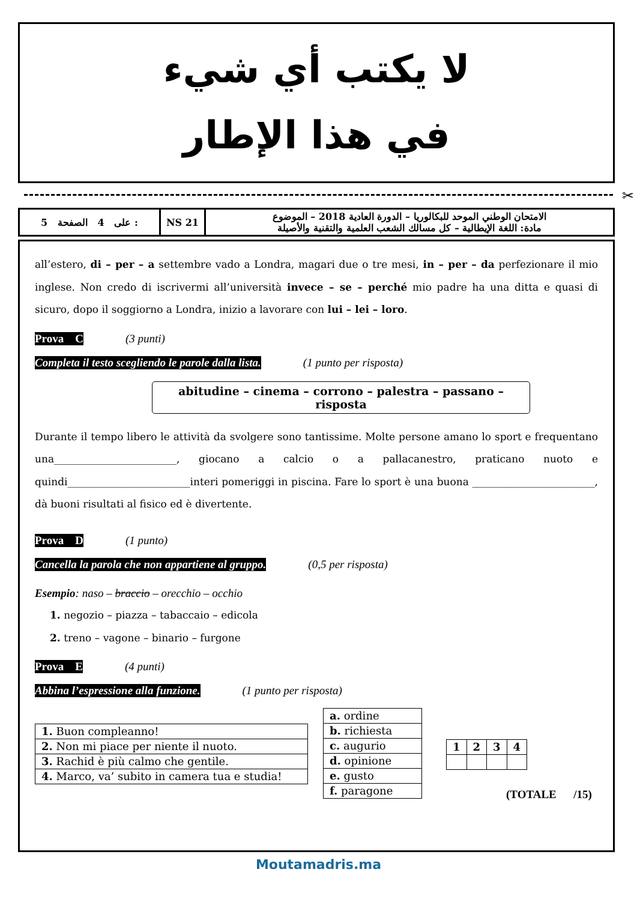لا يكتب أي شيء
في هذا الإطار
✂
| 5 على 4 الصفحة : | NS 21 | الامتحان الوطني الموحد للبكالوريا – الدورة العادية 2018 – الموضوع مادة: اللغة الإيطالية – كل مسالك الشعب العلمية والتقنية والأصيلة |
all’estero, di – per – a settembre vado a Londra, magari due o tre mesi, in – per – da perfezionare il mio inglese. Non credo di iscrivermi all’università invece – se – perché mio padre ha una ditta e quasi di sicuro, dopo il soggiorno a Londra, inizio a lavorare con lui – lei – loro.
Prova C (3 punti)
Completa il testo scegliendo le parole dalla lista. (1 punto per risposta)
abitudine – cinema – corrono – palestra – passano – risposta
Durante il tempo libero le attività da svolgere sono tantissime. Molte persone amano lo sport e frequentano una________________________, giocano a calcio o a pallacanestro, praticano nuoto e quindi________________________interi pomeriggi in piscina. Fare lo sport è una buona ________________________, dà buoni risultati al fisico ed è divertente.
Prova D (1 punto)
Cancella la parola che non appartiene al gruppo. (0,5 per risposta)
Esempio: naso – braccio – orecchio – occhio
1. negozio – piazza – tabaccaio – edicola
2. treno – vagone – binario – furgone
Prova E (4 punti)
Abbina l’espressione alla funzione. (1 punto per risposta)
| 1. Buon compleanno! |
| 2. Non mi piace per niente il nuoto. |
| 3. Rachid è più calmo che gentile. |
| 4. Marco, va’ subito in camera tua e studia! |
| a. ordine |
| b. richiesta |
| c. augurio |
| d. opinione |
| e. gusto |
| f. paragone |
| 1 | 2 | 3 | 4 |
(TOTALE /15)
Moutamadris.ma